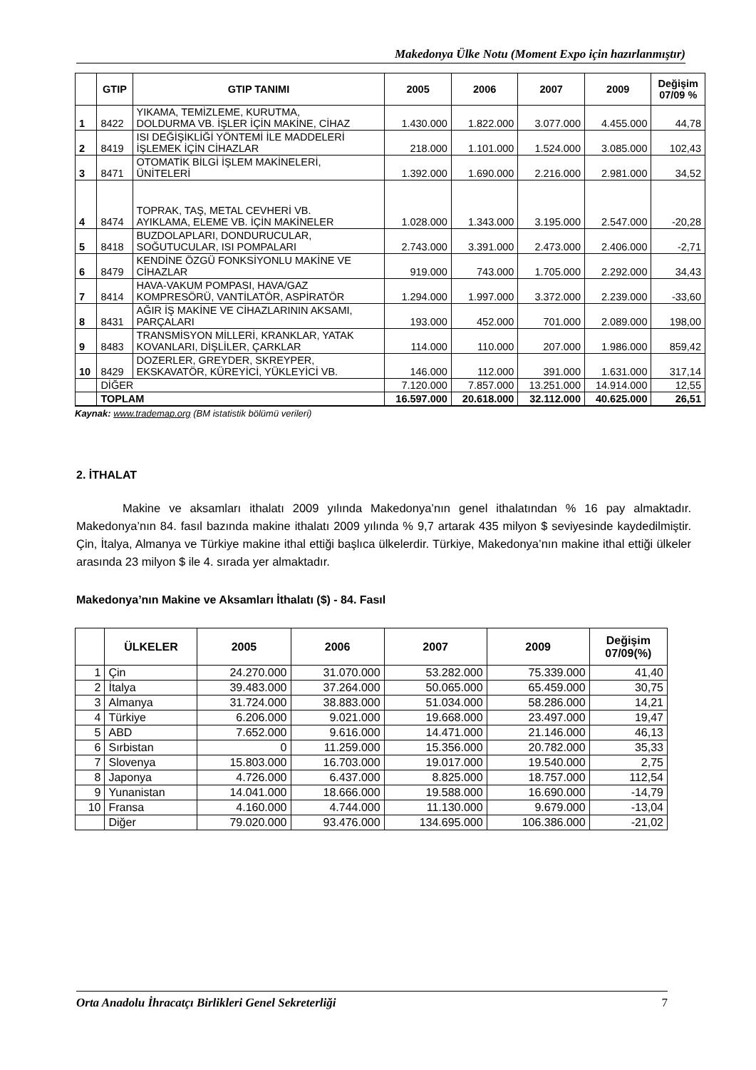Makedonya Ülke Notu (Moment Expo için hazırlanmıştır)
| | GTIP | GTIP TANIMI | 2005 | 2006 | 2007 | 2009 | Değişim 07/09 % |
| --- | --- | --- | --- | --- | --- | --- | --- |
| 1 | 8422 | YIKAMA, TEMİZLEME, KURUTMA, DOLDURMA VB. İŞLER İÇİN MAKİNE, CİHAZ | 1.430.000 | 1.822.000 | 3.077.000 | 4.455.000 | 44,78 |
| 2 | 8419 | ISI DEĞİŞİKLİĞİ YÖNTEMİ İLE MADDELERİ İŞLEMEK İÇİN CİHAZLAR | 218.000 | 1.101.000 | 1.524.000 | 3.085.000 | 102,43 |
| 3 | 8471 | OTOMATİK BİLGİ İŞLEM MAKİNELERİ, ÜNİTELERİ | 1.392.000 | 1.690.000 | 2.216.000 | 2.981.000 | 34,52 |
| 4 | 8474 | TOPRAK, TAŞ, METAL CEVHERİ VB. AYIKLAMA, ELEME VB. İÇİN MAKİNELER | 1.028.000 | 1.343.000 | 3.195.000 | 2.547.000 | -20,28 |
| 5 | 8418 | BUZDOLAPLARI, DONDURUCULAR, SOĞUTUCULAR, ISI POMPALARI | 2.743.000 | 3.391.000 | 2.473.000 | 2.406.000 | -2,71 |
| 6 | 8479 | KENDİNE ÖZGÜ FONKSİYONLU MAKİNE VE CİHAZLAR | 919.000 | 743.000 | 1.705.000 | 2.292.000 | 34,43 |
| 7 | 8414 | HAVA-VAKUM POMPASI, HAVA/GAZ KOMPRESÖRÜ, VANTİLATÖR, ASPİRATÖR | 1.294.000 | 1.997.000 | 3.372.000 | 2.239.000 | -33,60 |
| 8 | 8431 | AĞIR İŞ MAKİNE VE CİHAZLARININ AKSAMI, PARÇALARI | 193.000 | 452.000 | 701.000 | 2.089.000 | 198,00 |
| 9 | 8483 | TRANSMİSYON MİLLERİ, KRANKLAR, YATAK KOVANLARI, DİŞLİLER, ÇARKLAR | 114.000 | 110.000 | 207.000 | 1.986.000 | 859,42 |
| 10 | 8429 | DOZERLER, GREYDER, SKREYPER, EKSKAVATÖR, KÜREYİCİ, YÜKLEYİCİ VB. | 146.000 | 112.000 | 391.000 | 1.631.000 | 317,14 |
| | DİĞER | | 7.120.000 | 7.857.000 | 13.251.000 | 14.914.000 | 12,55 |
| | TOPLAM | | 16.597.000 | 20.618.000 | 32.112.000 | 40.625.000 | 26,51 |
Kaynak: www.trademap.org (BM istatistik bölümü verileri)
2. İTHALAT
Makine ve aksamları ithalatı 2009 yılında Makedonya’nın genel ithalatından % 16 pay almaktadır. Makedonya’nın 84. fasıl bazında makine ithalatı 2009 yılında % 9,7 artarak 435 milyon $ seviyesinde kaydedilmiştir. Çin, İtalya, Almanya ve Türkiye makine ithal ettiği başlıca ülkelerdir. Türkiye, Makedonya’nın makine ithal ettiği ülkeler arasında 23 milyon $ ile 4. sırada yer almaktadır.
Makedonya’nın Makine ve Aksamları İthalatı ($) - 84. Fasıl
| | ÜLKELER | 2005 | 2006 | 2007 | 2009 | Değişim 07/09(%) |
| --- | --- | --- | --- | --- | --- | --- |
| 1 | Çin | 24.270.000 | 31.070.000 | 53.282.000 | 75.339.000 | 41,40 |
| 2 | İtalya | 39.483.000 | 37.264.000 | 50.065.000 | 65.459.000 | 30,75 |
| 3 | Almanya | 31.724.000 | 38.883.000 | 51.034.000 | 58.286.000 | 14,21 |
| 4 | Türkiye | 6.206.000 | 9.021.000 | 19.668.000 | 23.497.000 | 19,47 |
| 5 | ABD | 7.652.000 | 9.616.000 | 14.471.000 | 21.146.000 | 46,13 |
| 6 | Sırbistan | 0 | 11.259.000 | 15.356.000 | 20.782.000 | 35,33 |
| 7 | Slovenya | 15.803.000 | 16.703.000 | 19.017.000 | 19.540.000 | 2,75 |
| 8 | Japonya | 4.726.000 | 6.437.000 | 8.825.000 | 18.757.000 | 112,54 |
| 9 | Yunanistan | 14.041.000 | 18.666.000 | 19.588.000 | 16.690.000 | -14,79 |
| 10 | Fransa | 4.160.000 | 4.744.000 | 11.130.000 | 9.679.000 | -13,04 |
| | Diğer | 79.020.000 | 93.476.000 | 134.695.000 | 106.386.000 | -21,02 |
Orta Anadolu İhracatçı Birlikleri Genel Sekreterliği 7